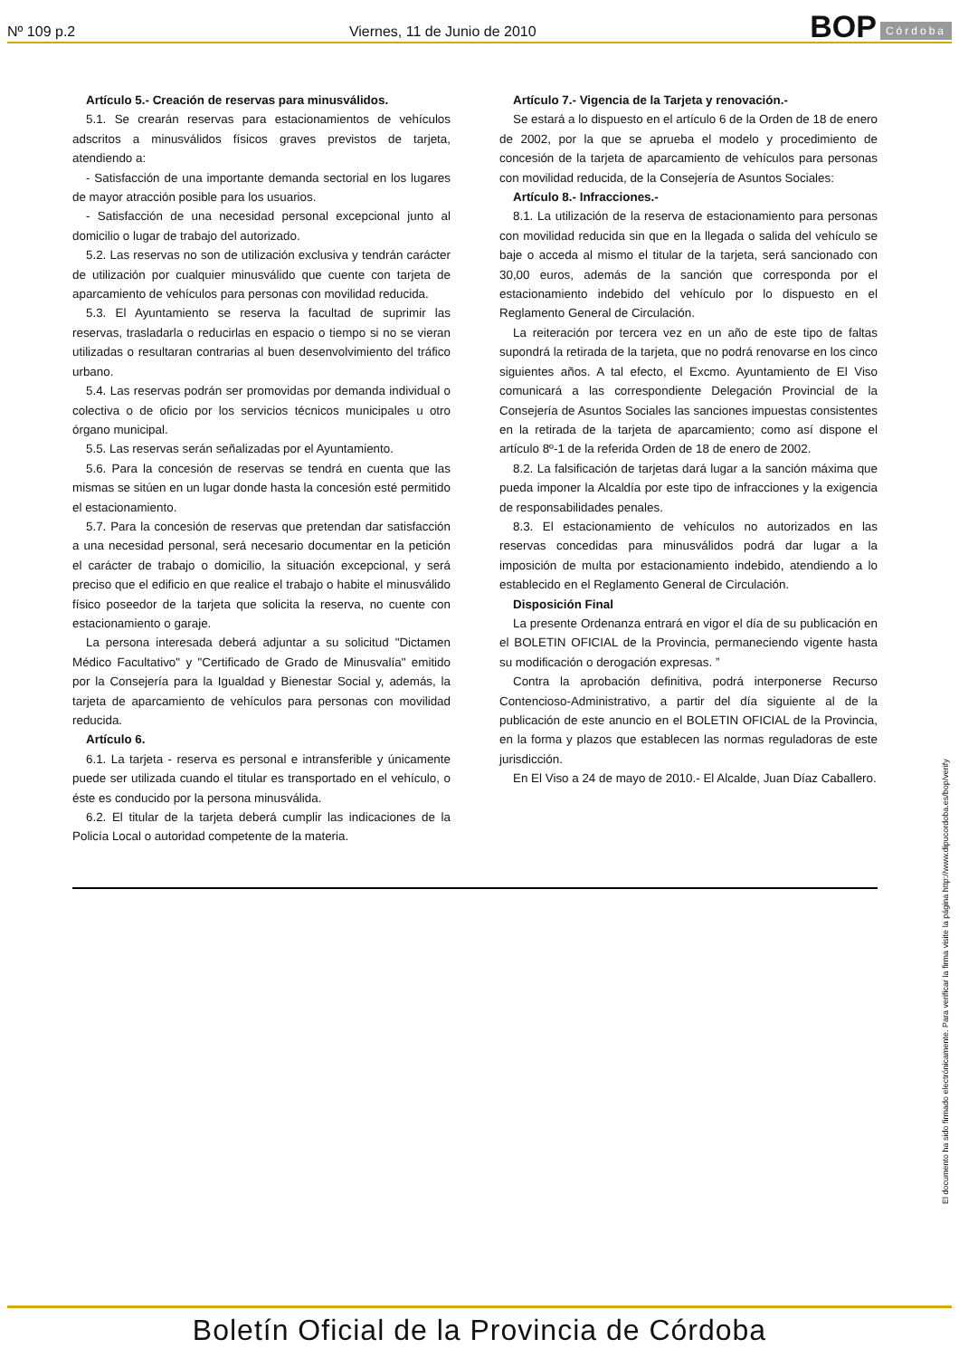Nº 109 p.2 Viernes, 11 de Junio de 2010 BOP Córdoba
Artículo 5.- Creación de reservas para minusválidos.
5.1. Se crearán reservas para estacionamientos de vehículos adscritos a minusválidos físicos graves previstos de tarjeta, atendiendo a:
- Satisfacción de una importante demanda sectorial en los lugares de mayor atracción posible para los usuarios.
- Satisfacción de una necesidad personal excepcional junto al domicilio o lugar de trabajo del autorizado.
5.2. Las reservas no son de utilización exclusiva y tendrán carácter de utilización por cualquier minusválido que cuente con tarjeta de aparcamiento de vehículos para personas con movilidad reducida.
5.3. El Ayuntamiento se reserva la facultad de suprimir las reservas, trasladarla o reducirlas en espacio o tiempo si no se vieran utilizadas o resultaran contrarias al buen desenvolvimiento del tráfico urbano.
5.4. Las reservas podrán ser promovidas por demanda individual o colectiva o de oficio por los servicios técnicos municipales u otro órgano municipal.
5.5. Las reservas serán señalizadas por el Ayuntamiento.
5.6. Para la concesión de reservas se tendrá en cuenta que las mismas se sitúen en un lugar donde hasta la concesión esté permitido el estacionamiento.
5.7. Para la concesión de reservas que pretendan dar satisfacción a una necesidad personal, será necesario documentar en la petición el carácter de trabajo o domicilio, la situación excepcional, y será preciso que el edificio en que realice el trabajo o habite el minusválido físico poseedor de la tarjeta que solicita la reserva, no cuente con estacionamiento o garaje.
La persona interesada deberá adjuntar a su solicitud "Dictamen Médico Facultativo" y "Certificado de Grado de Minusvalía" emitido por la Consejería para la Igualdad y Bienestar Social y, además, la tarjeta de aparcamiento de vehículos para personas con movilidad reducida.
Artículo 6.
6.1. La tarjeta - reserva es personal e intransferible y únicamente puede ser utilizada cuando el titular es transportado en el vehículo, o éste es conducido por la persona minusválida.
6.2. El titular de la tarjeta deberá cumplir las indicaciones de la Policía Local o autoridad competente de la materia.
Artículo 7.- Vigencia de la Tarjeta y renovación.-
Se estará a lo dispuesto en el artículo 6 de la Orden de 18 de enero de 2002, por la que se aprueba el modelo y procedimiento de concesión de la tarjeta de aparcamiento de vehículos para personas con movilidad reducida, de la Consejería de Asuntos Sociales:
Artículo 8.- Infracciones.-
8.1. La utilización de la reserva de estacionamiento para personas con movilidad reducida sin que en la llegada o salida del vehículo se baje o acceda al mismo el titular de la tarjeta, será sancionado con 30,00 euros, además de la sanción que corresponda por el estacionamiento indebido del vehículo por lo dispuesto en el Reglamento General de Circulación.
La reiteración por tercera vez en un año de este tipo de faltas supondrá la retirada de la tarjeta, que no podrá renovarse en los cinco siguientes años. A tal efecto, el Excmo. Ayuntamiento de El Viso comunicará a las correspondiente Delegación Provincial de la Consejería de Asuntos Sociales las sanciones impuestas consistentes en la retirada de la tarjeta de aparcamiento; como así dispone el artículo 8º-1 de la referida Orden de 18 de enero de 2002.
8.2. La falsificación de tarjetas dará lugar a la sanción máxima que pueda imponer la Alcaldía por este tipo de infracciones y la exigencia de responsabilidades penales.
8.3. El estacionamiento de vehículos no autorizados en las reservas concedidas para minusválidos podrá dar lugar a la imposición de multa por estacionamiento indebido, atendiendo a lo establecido en el Reglamento General de Circulación.
Disposición Final
La presente Ordenanza entrará en vigor el día de su publicación en el BOLETIN OFICIAL de la Provincia, permaneciendo vigente hasta su modificación o derogación expresas. ”
Contra la aprobación definitiva, podrá interponerse Recurso Contencioso-Administrativo, a partir del día siguiente al de la publicación de este anuncio en el BOLETIN OFICIAL de la Provincia, en la forma y plazos que establecen las normas reguladoras de este jurisdicción.
En El Viso a 24 de mayo de 2010.- El Alcalde, Juan Díaz Caballero.
El documento ha sido firmado electrónicamente. Para verificar la firma visite la página http://www.dipucordoba.es/bop/verify
Boletín Oficial de la Provincia de Córdoba